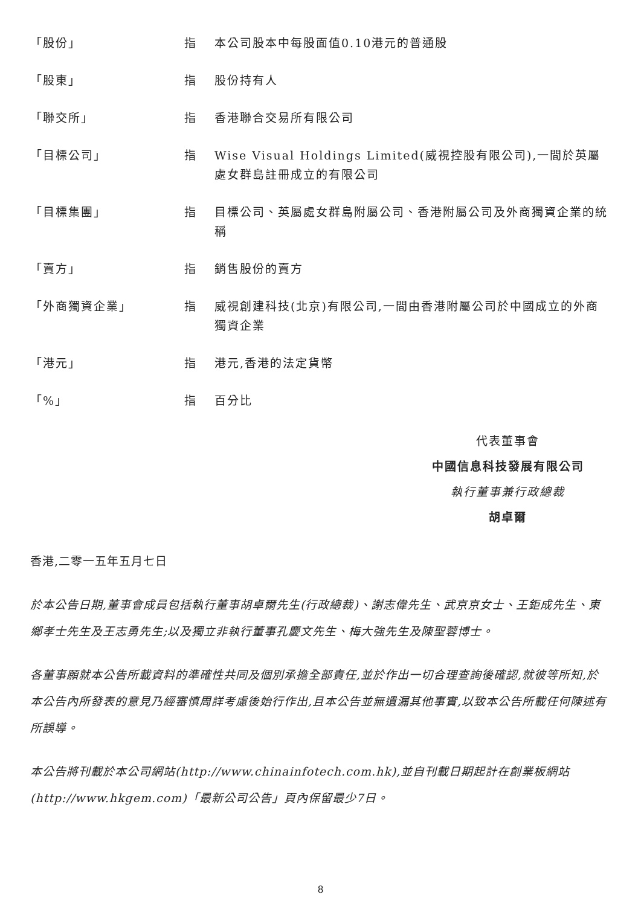「股份」 指 本公司股本中每股面值0.10港元的普通股
「股東」 指 股份持有人
「聯交所」 指 香港聯合交易所有限公司
「目標公司」 指 Wise Visual Holdings Limited(威視控股有限公司),一間於英屬處女群島註冊成立的有限公司
「目標集團」 指 目標公司、英屬處女群島附屬公司、香港附屬公司及外商獨資企業的統稱
「賣方」 指 銷售股份的賣方
「外商獨資企業」 指 威視創建科技(北京)有限公司,一間由香港附屬公司於中國成立的外商獨資企業
「港元」 指 港元,香港的法定貨幣
「%」 指 百分比
代表董事會
中國信息科技發展有限公司
執行董事兼行政總裁
胡卓爾
香港,二零一五年五月七日
於本公告日期,董事會成員包括執行董事胡卓爾先生(行政總裁)、謝志偉先生、武京京女士、王鉅成先生、東鄉孝士先生及王志勇先生;以及獨立非執行董事孔慶文先生、梅大強先生及陳聖蓉博士。
各董事願就本公告所載資料的準確性共同及個別承擔全部責任,並於作出一切合理查詢後確認,就彼等所知,於本公告內所發表的意見乃經審慎周詳考慮後始行作出,且本公告並無遺漏其他事實,以致本公告所載任何陳述有所誤導。
本公告將刊載於本公司網站(http://www.chinainfotech.com.hk),並自刊載日期起計在創業板網站(http://www.hkgem.com)「最新公司公告」頁內保留最少7日。
8